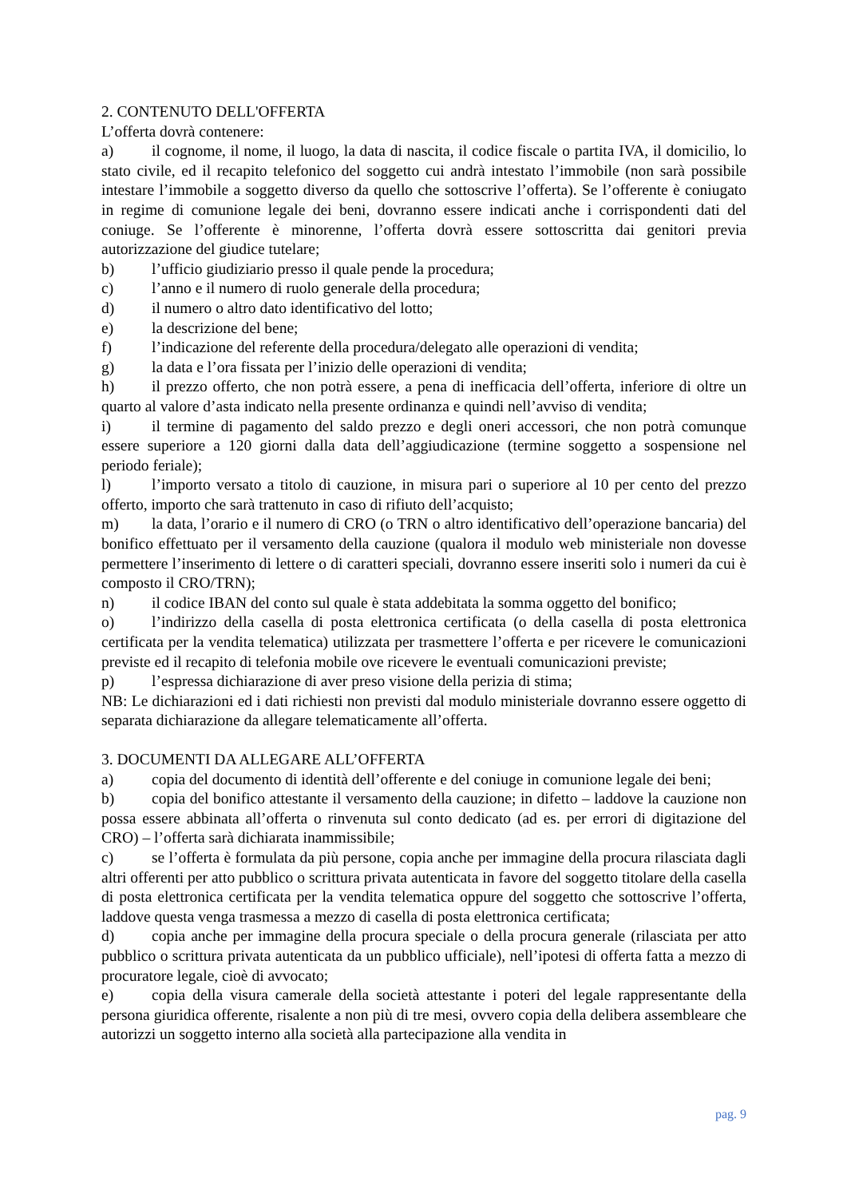2. CONTENUTO DELL'OFFERTA
L’offerta dovrà contenere:
a) il cognome, il nome, il luogo, la data di nascita, il codice fiscale o partita IVA, il domicilio, lo stato civile, ed il recapito telefonico del soggetto cui andrà intestato l’immobile (non sarà possibile intestare l’immobile a soggetto diverso da quello che sottoscrive l’offerta). Se l’offerente è coniugato in regime di comunione legale dei beni, dovranno essere indicati anche i corrispondenti dati del coniuge. Se l’offerente è minorenne, l’offerta dovrà essere sottoscritta dai genitori previa autorizzazione del giudice tutelare;
b) l’ufficio giudiziario presso il quale pende la procedura;
c) l’anno e il numero di ruolo generale della procedura;
d) il numero o altro dato identificativo del lotto;
e) la descrizione del bene;
f) l’indicazione del referente della procedura/delegato alle operazioni di vendita;
g) la data e l’ora fissata per l’inizio delle operazioni di vendita;
h) il prezzo offerto, che non potrà essere, a pena di inefficacia dell’offerta, inferiore di oltre un quarto al valore d’asta indicato nella presente ordinanza e quindi nell’avviso di vendita;
i) il termine di pagamento del saldo prezzo e degli oneri accessori, che non potrà comunque essere superiore a 120 giorni dalla data dell’aggiudicazione (termine soggetto a sospensione nel periodo feriale);
l) l’importo versato a titolo di cauzione, in misura pari o superiore al 10 per cento del prezzo offerto, importo che sarà trattenuto in caso di rifiuto dell’acquisto;
m) la data, l’orario e il numero di CRO (o TRN o altro identificativo dell’operazione bancaria) del bonifico effettuato per il versamento della cauzione (qualora il modulo web ministeriale non dovesse permettere l’inserimento di lettere o di caratteri speciali, dovranno essere inseriti solo i numeri da cui è composto il CRO/TRN);
n) il codice IBAN del conto sul quale è stata addebitata la somma oggetto del bonifico;
o) l’indirizzo della casella di posta elettronica certificata (o della casella di posta elettronica certificata per la vendita telematica) utilizzata per trasmettere l’offerta e per ricevere le comunicazioni previste ed il recapito di telefonia mobile ove ricevere le eventuali comunicazioni previste;
p) l’espressa dichiarazione di aver preso visione della perizia di stima;
NB: Le dichiarazioni ed i dati richiesti non previsti dal modulo ministeriale dovranno essere oggetto di separata dichiarazione da allegare telematicamente all’offerta.
3. DOCUMENTI DA ALLEGARE ALL’OFFERTA
a) copia del documento di identità dell’offerente e del coniuge in comunione legale dei beni;
b) copia del bonifico attestante il versamento della cauzione; in difetto – laddove la cauzione non possa essere abbinata all’offerta o rinvenuta sul conto dedicato (ad es. per errori di digitazione del CRO) – l’offerta sarà dichiarata inammissibile;
c) se l’offerta è formulata da più persone, copia anche per immagine della procura rilasciata dagli altri offerenti per atto pubblico o scrittura privata autenticata in favore del soggetto titolare della casella di posta elettronica certificata per la vendita telematica oppure del soggetto che sottoscrive l’offerta, laddove questa venga trasmessa a mezzo di casella di posta elettronica certificata;
d) copia anche per immagine della procura speciale o della procura generale (rilasciata per atto pubblico o scrittura privata autenticata da un pubblico ufficiale), nell’ipotesi di offerta fatta a mezzo di procuratore legale, cioè di avvocato;
e) copia della visura camerale della società attestante i poteri del legale rappresentante della persona giuridica offerente, risalente a non più di tre mesi, ovvero copia della delibera assembleare che autorizzi un soggetto interno alla società alla partecipazione alla vendita in
pag. 9